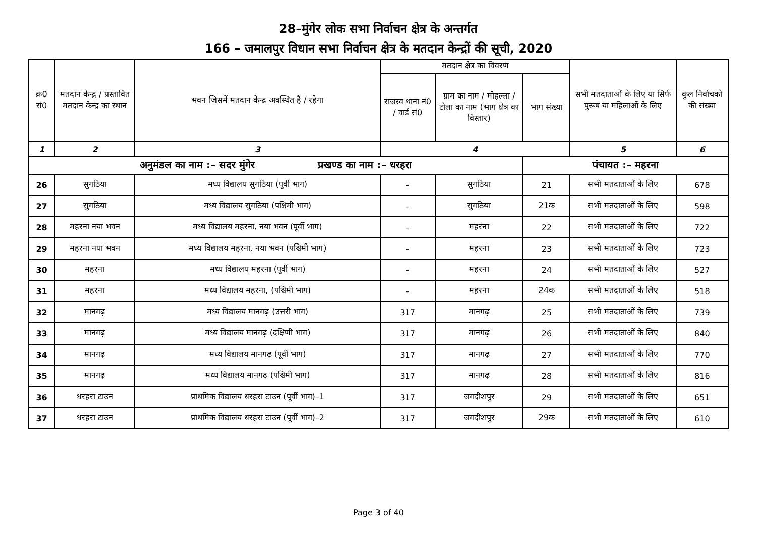28–मुंगेर लोक सभा निर्वाचन क्षेत्र के अन्तर्गत
166 – जमालपुर विधान सभा निर्वाचन क्षेत्र के मतदान केन्द्रों की सूची, 2020
| क्र0 सं0 | मतदान केन्द्र / प्रस्तावित मतदान केन्द्र का स्थान | भवन जिसमें मतदान केन्द्र अवस्थित है / रहेगा | मतदान क्षेत्र का विवरण | | | सभी मतदाताओं के लिए या सिर्फ पुरूष या महिलाओं के लिए | कुल निर्वाचको की संख्या |
| --- | --- | --- | --- | --- | --- | --- | --- |
| | | | राजस्व थाना नं0 / वार्ड सं0 | ग्राम का नाम / मोहल्ला / टोला का नाम (भाग क्षेत्र का विस्तार) | भाग संख्या | | |
| 1 | 2 | 3 | 4 | | | 5 | 6 |
| अनुमंडल का नाम :– सदर मुंगेर प्रखण्ड का नाम :– धरहरा | | | | | पंचायत :– महरना | | |
| 26 | सुगठिया | मध्य विद्यालय सुगठिया (पूर्वी भाग) | – | सुगठिया | 21 | सभी मतदाताओं के लिए | 678 |
| 27 | सुगठिया | मध्य विद्यालय सुगठिया (पश्चिमी भाग) | – | सुगठिया | 21क | सभी मतदाताओं के लिए | 598 |
| 28 | महरना नया भवन | मध्य विद्यालय महरना, नया भवन (पूर्वी भाग) | – | महरना | 22 | सभी मतदाताओं के लिए | 722 |
| 29 | महरना नया भवन | मध्य विद्यालय महरना, नया भवन (पश्चिमी भाग) | – | महरना | 23 | सभी मतदाताओं के लिए | 723 |
| 30 | महरना | मध्य विद्यालय महरना (पूर्वी भाग) | – | महरना | 24 | सभी मतदाताओं के लिए | 527 |
| 31 | महरना | मध्य विद्यालय महरना, (पश्चिमी भाग) | – | महरना | 24क | सभी मतदाताओं के लिए | 518 |
| 32 | मानगढ़ | मध्य विद्यालय मानगढ़ (उत्तरी भाग) | 317 | मानगढ़ | 25 | सभी मतदाताओं के लिए | 739 |
| 33 | मानगढ़ | मध्य विद्यालय मानगढ़ (दक्षिणी भाग) | 317 | मानगढ़ | 26 | सभी मतदाताओं के लिए | 840 |
| 34 | मानगढ़ | मध्य विद्यालय मानगढ़ (पूर्वी भाग) | 317 | मानगढ़ | 27 | सभी मतदाताओं के लिए | 770 |
| 35 | मानगढ़ | मध्य विद्यालय मानगढ़ (पश्चिमी भाग) | 317 | मानगढ़ | 28 | सभी मतदाताओं के लिए | 816 |
| 36 | धरहरा टाउन | प्राथमिक विद्यालय धरहरा टाउन (पूर्वी भाग)–1 | 317 | जगदीशपुर | 29 | सभी मतदाताओं के लिए | 651 |
| 37 | धरहरा टाउन | प्राथमिक विद्यालय धरहरा टाउन (पूर्वी भाग)–2 | 317 | जगदीशपुर | 29क | सभी मतदाताओं के लिए | 610 |
Page 3 of 40